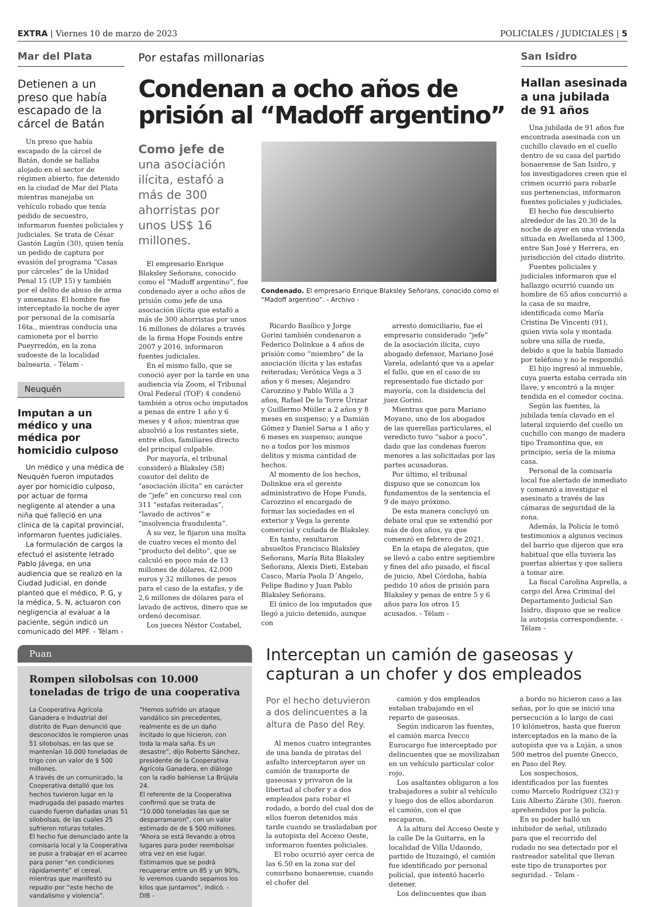EXTRA | Viernes 10 de marzo de 2023 POLICIALES / JUDICIALES | 5
Mar del Plata
Detienen a un preso que había escapado de la cárcel de Batán
Un preso que había escapado de la cárcel de Batán, donde se hallaba alojado en el sector de régimen abierto, fue detenido en la ciudad de Mar del Plata mientras manejaba un vehículo robado que tenía pedido de secuestro, informaron fuentes policiales y judiciales. Se trata de César Gastón Lagún (30), quien tenía un pedido de captura por evasión del programa “Casas por cárceles” de la Unidad Penal 15 (UP 15) y también por el delito de abuso de arma y amenazas. El hombre fue interceptado la noche de ayer por personal de la comisaría 16ta., mientras conducía una camioneta por el barrio Pueyrredón, en la zona sudoeste de la localidad balnearia. - Télam -
Neuquén
Imputan a un médico y una médica por homicidio culposo
Un médico y una médica de Neuquén fueron imputados ayer por homicidio culposo, por actuar de forma negligente al atender a una niña que falleció en una clínica de la capital provincial, informaron fuentes judiciales.
La formulación de cargos la efectuó el asistente letrado Pablo Jávega, en una audiencia que se realizó en la Ciudad Judicial, en donde planteó que el médico, P. G, y la médica, S. N, actuaron con negligencia al evaluar a la paciente, según indicó un comunicado del MPF. - Télam -
Por estafas millonarias
Condenan a ocho años de prisión al “Madoff argentino”
Como jefe de una asociación ilícita, estafó a más de 300 ahorristas por unos US$ 16 millones.
El empresario Enrique Blaksley Señorans, conocido como el “Madoff argentino”, fue condenado ayer a ocho años de prisión como jefe de una asociación ilícita que estafó a más de 300 ahorristas por unos 16 millones de dólares a través de la firma Hope Founds entre 2007 y 2016, informaron fuentes judiciales.
En el mismo fallo, que se conoció ayer por la tarde en una audiencia vía Zoom, el Tribunal Oral Federal (TOF) 4 condenó también a otros ocho imputados a penas de entre 1 año y 6 meses y 4 años; mientras que absolvió a los restantes siete, entre ellos, familiares directo del principal culpable.
Por mayoría, el tribunal consideró a Blaksley (58) coautor del delito de “asociación ilícita” en carácter de “jefe” en concurso real con 311 “estafas reiteradas”, “lavado de activos” e “insolvencia fraudulenta”.
A su vez, le fijaron una multa de cuatro veces el monto del “producto del delito”, que se calculó en poco más de 13 millones de dólares, 42.000 euros y 32 millones de pesos para el caso de la estafas, y de 2,6 millones de dólares para el lavado de activos, dinero que se ordenó decomisar.
Los jueces Néstor Costabel,
Condenado. El empresario Enrique Blaksley Señorans, conocido como el “Madoff argentino”. - Archivo -
Ricardo Basílico y Jorge Gorini también condenaron a Federico Dolinkue a 4 años de prisión como “miembro” de la asociación ilícita y las estafas reiteradas; Verónica Vega a 3 años y 6 meses; Alejandro Carozzino y Pablo Willa a 3 años, Rafael De la Torre Urizar y Guillermo Müller a 2 años y 8 meses en suspenso; y a Damián Gómez y Daniel Sarsa a 1 año y 6 meses en suspenso; aunque no a todos por los mismos delitos y misma cantidad de hechos.
Al momento de los hechos, Dolinkue era el gerente administrativo de Hope Funds, Carozzino el encargado de formar las sociedades en el exterior y Vega la gerente comercial y cuñada de Blaksley.
En tanto, resultaron absueltos Francisco Blaksley Señorans, María Rita Blaksley Señorans, Alexis Dieti, Esteban Casco, María Paola D´Angelo, Felipe Badino y Juan Pablo Blaksley Señorans.
El único de los imputados que llegó a juicio detenido, aunque con
arresto domiciliario, fue el empresario considerado “jefe” de la asociación ilícita, cuyo abogado defensor, Mariano José Varela, adelantó que va a apelar el fallo, que en el caso de su representado fue dictado por mayoría, con la disidencia del juez Gorini.
Mientras que para Mariano Moyano, uno de los abogados de las querellas particulares, el veredicto tuvo “sabor a poco”, dado que las condenas fueron menores a las solicitadas por las partes acusadoras.
Por último, el tribunal dispuso que se conozcan los fundamentos de la sentencia el 9 de mayo próximo.
De esta manera concluyó un debate oral que se extendió por más de dos años, ya que comenzó en febrero de 2021.
En la etapa de alegatos, que se llevó a cabo entre septiembre y fines del año pasado, el fiscal de juicio, Abel Córdoba, había pedido 10 años de prisión para Blaksley y penas de entre 5 y 6 años para los otros 15 acusados. - Télam -
San Isidro
Hallan asesinada a una jubilada de 91 años
Una jubilada de 91 años fue encontrada asesinada con un cuchillo clavado en el cuello dentro de su casa del partido bonaerense de San Isidro, y los investigadores creen que el crimen ocurrió para robarle sus pertenencias, informaron fuentes policiales y judiciales.
El hecho fue descubierto alrededor de las 20.30 de la noche de ayer en una vivienda situada en Avellaneda al 1300, entre San José y Herrera, en jurisdicción del citado distrito.
Fuentes policiales y judiciales informaron que el hallazgo ocurrió cuando un hombre de 65 años concurrió a la casa de su madre, identificada como María Cristina De Vincenti (91), quien vivía sola y montada sobre una silla de rueda, debido a que la había llamado por teléfono y no le respondió.
El hijo ingresó al inmueble, cuya puerta estaba cerrada sin llave, y encontró a la mujer tendida en el comedor cocina.
Según las fuentes, la jubilada tenía clavado en el lateral izquierdo del cuello un cuchillo con mango de madera tipo Tramontina que, en principio, sería de la misma casa.
Personal de la comisaría local fue alertado de inmediato y comenzó a investigar el asesinato a través de las cámaras de seguridad de la zona.
Además, la Policía le tomó testimonios a algunos vecinos del barrio que dijeron que era habitual que ella tuviera las puertas abiertas y que saliera a tomar aire.
La fiscal Carolina Asprella, a cargo del Área Criminal del Departamento Judicial San Isidro, dispuso que se realice la autopsia correspondiente. - Télam -
Puan
Rompen silobolsas con 10.000 toneladas de trigo de una cooperativa
La Cooperativa Agrícola Ganadera e Industrial del distrito de Puan denunció que desconocidos le rompieron unas 51 silobolsas, en las que se mantenían 10.000 toneladas de trigo con un valor de $ 500 millones.
A través de un comunicado, la Cooperativa detalló que los hechos tuvieron lugar en la madrugada del pasado martes cuando fueron dañadas unas 51 silobolsas, de las cuales 25 sufrieron roturas totales.
El hecho fue denunciado ante la comisaría local y la Cooperativa se puso a trabajar en el acarreo para poner “en condiciones rápidamente” el cereal, mientras que manifestó su repudio por “este hecho de vandalismo y violencia”.
“Hemos sufrido un ataque vandálico sin precedentes, realmente es de un daño incitado lo que hicieron, con toda la mala saña. Es un desastre”, dijo Roberto Sánchez, presidente de la Cooperativa Agrícola Ganadera, en diálogo con la radio bahiense La Brújula 24.
El referente de la Cooperativa confirmó que se trata de “10.000 toneladas las que se desparramaron”, con un valor estimado de de $ 500 millones. “Ahora se está llevando a otros lugares para poder reembolsar otra vez en ese lugar. Estimamos que se podrá recuperar entre un 85 y un 90%, lo veremos cuando sepamos los kilos que juntamos”, indicó. - DIB -
Interceptan un camión de gaseosas y capturan a un chofer y dos empleados
Por el hecho detuvieron a dos delincuentes a la altura de Paso del Rey.
Al menos cuatro integrantes de una banda de piratas del asfalto interceptaron ayer un camión de transporte de gaseosas y privaron de la libertad al chofer y a dos empleados para robar el rodado, a bordo del cual dos de ellos fueron detenidos más tarde cuando se trasladaban por la autopista del Acceso Oeste, informaron fuentes policiales.
El robo ocurrió ayer cerca de las 6.50 en la zona sur del conurbano bonaerense, cuando el chofer del
camión y dos empleados estaban trabajando en el reparto de gaseosas.
Según indicaron las fuentes, el camión marca Ivecco Eurocargo fue interceptado por delincuentes que se movilizaban en un vehículo particular color rojo.
Los asaltantes obligaron a los trabajadores a subir al vehículo y luego dos de ellos abordaron el camión, con el que escaparon.
A la altura del Acceso Oeste y la calle De la Guitarra, en la localidad de Villa Udaondo, partido de Ituzaingó, el camión fue identificado por personal policial, que intentó hacerlo detener.
Los delincuentes que iban
a bordo no hicieron caso a las señas, por lo que se inició una persecución a lo largo de casi 10 kilómetros, hasta que fueron interceptados en la mano de la autopista que va a Luján, a unos 500 metros del puente Gnecco, en Paso del Rey.
Los sospechosos, identificados por las fuentes como Marcelo Rodríguez (32) y Luis Alberto Zárate (30), fueron aprehendidos por la policía.
En su poder halló un inhibidor de señal, utilizado para que el recorrido del rodado no sea detectado por el rastreador satelital que llevan este tipo de transportes por seguridad. - Telam -